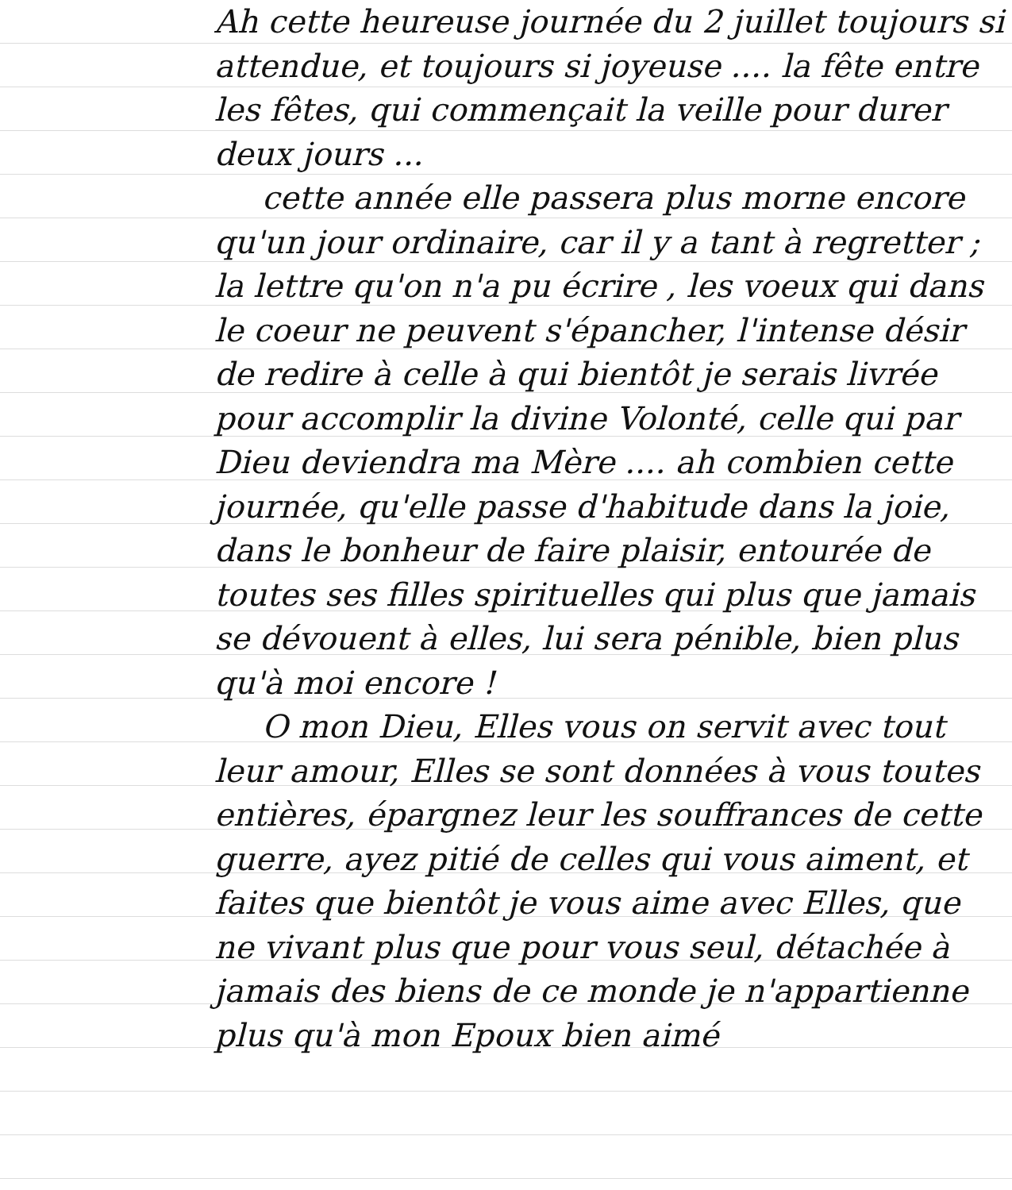Ah cette heureuse journée du 2 juillet toujours si attendue, et toujours si joyeuse .... la fête entre les fêtes, qui commençait la veille pour durer deux jours ...
cette année elle passera plus morne encore qu'un jour ordinaire, car il y a tant à regretter ; la lettre qu'on n'a pu écrire , les voeux qui dans le coeur ne peuvent s'épancher, l'intense désir de redire à celle à qui bientôt je serais livrée pour accomplir la divine Volonté, celle qui par Dieu deviendra ma Mère .... ah combien cette journée, qu'elle passe d'habitude dans la joie, dans le bonheur de faire plaisir, entourée de toutes ses filles spirituelles qui plus que jamais se dévouent à elles, lui sera pénible, bien plus qu'à moi encore !
O mon Dieu, Elles vous on servit avec tout leur amour, Elles se sont données à vous toutes entières, épargnez leur les souffrances de cette guerre, ayez pitié de celles qui vous aiment, et faites que bientôt je vous aime avec Elles, que ne vivant plus que pour vous seul, détachée à jamais des biens de ce monde je n'appartienne plus qu'à mon Epoux bien aimé